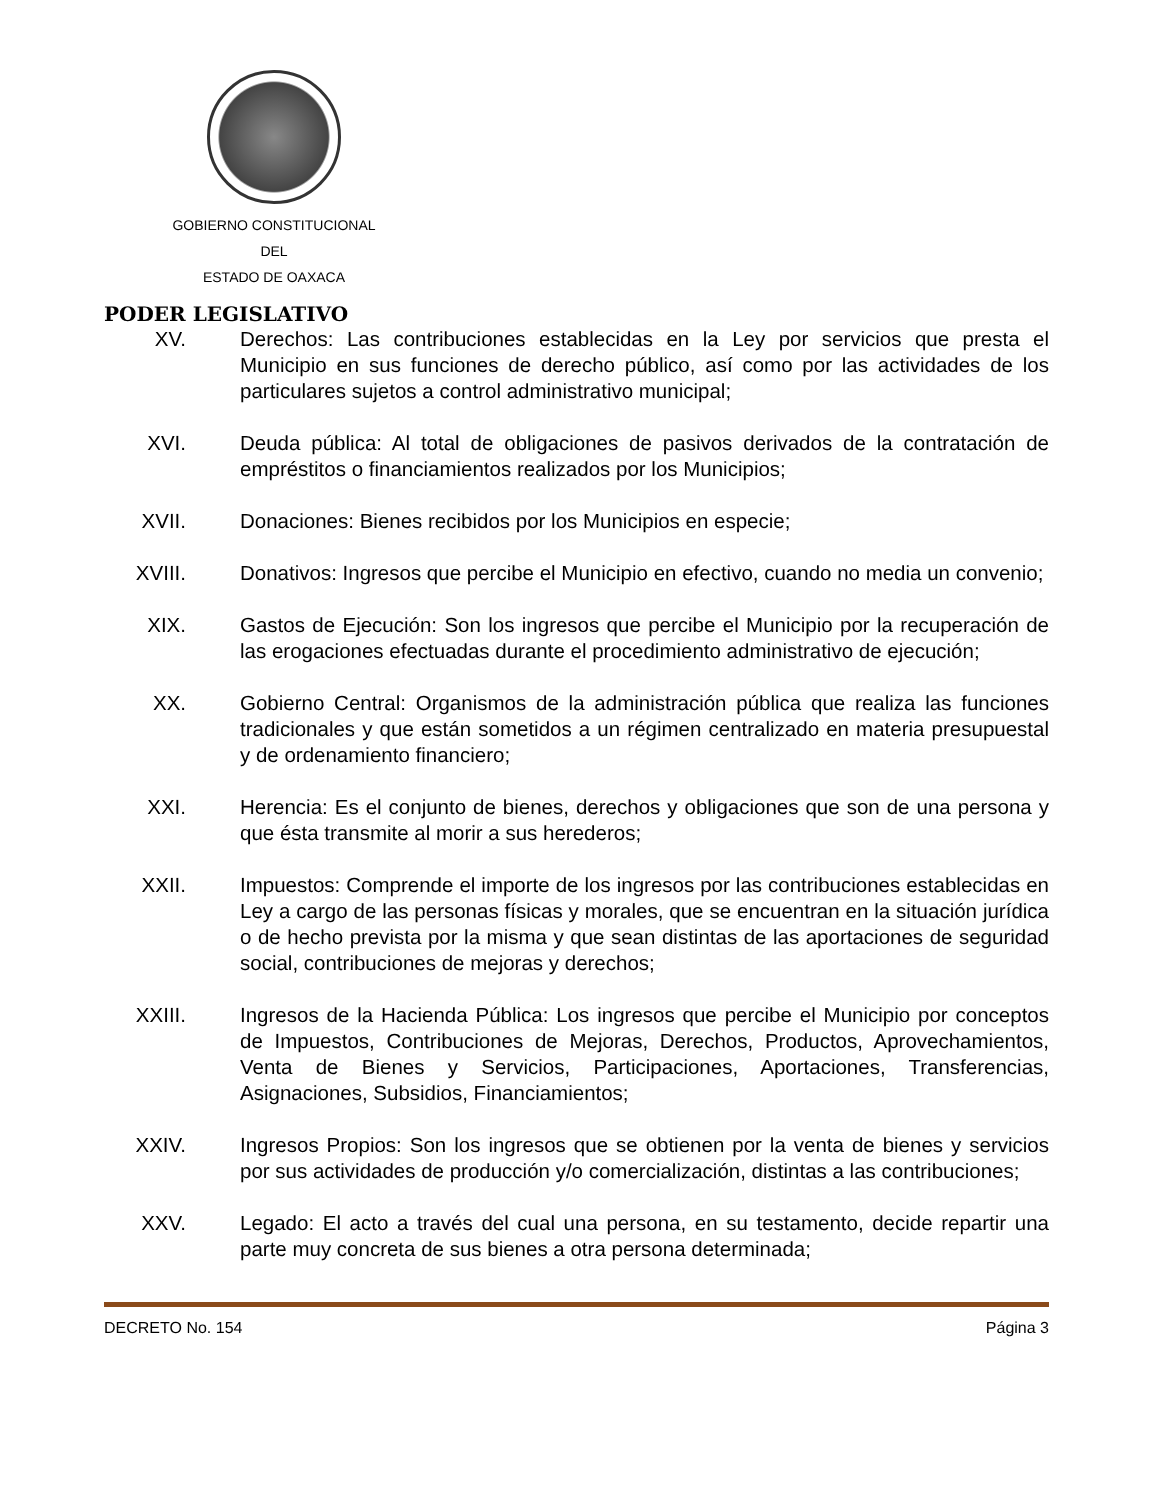GOBIERNO CONSTITUCIONAL
DEL
ESTADO DE OAXACA
PODER LEGISLATIVO
XV. Derechos: Las contribuciones establecidas en la Ley por servicios que presta el Municipio en sus funciones de derecho público, así como por las actividades de los particulares sujetos a control administrativo municipal;
XVI. Deuda pública: Al total de obligaciones de pasivos derivados de la contratación de empréstitos o financiamientos realizados por los Municipios;
XVII. Donaciones: Bienes recibidos por los Municipios en especie;
XVIII. Donativos: Ingresos que percibe el Municipio en efectivo, cuando no media un convenio;
XIX. Gastos de Ejecución: Son los ingresos que percibe el Municipio por la recuperación de las erogaciones efectuadas durante el procedimiento administrativo de ejecución;
XX. Gobierno Central: Organismos de la administración pública que realiza las funciones tradicionales y que están sometidos a un régimen centralizado en materia presupuestal y de ordenamiento financiero;
XXI. Herencia: Es el conjunto de bienes, derechos y obligaciones que son de una persona y que ésta transmite al morir a sus herederos;
XXII. Impuestos: Comprende el importe de los ingresos por las contribuciones establecidas en Ley a cargo de las personas físicas y morales, que se encuentran en la situación jurídica o de hecho prevista por la misma y que sean distintas de las aportaciones de seguridad social, contribuciones de mejoras y derechos;
XXIII. Ingresos de la Hacienda Pública: Los ingresos que percibe el Municipio por conceptos de Impuestos, Contribuciones de Mejoras, Derechos, Productos, Aprovechamientos, Venta de Bienes y Servicios, Participaciones, Aportaciones, Transferencias, Asignaciones, Subsidios, Financiamientos;
XXIV. Ingresos Propios: Son los ingresos que se obtienen por la venta de bienes y servicios por sus actividades de producción y/o comercialización, distintas a las contribuciones;
XXV. Legado: El acto a través del cual una persona, en su testamento, decide repartir una parte muy concreta de sus bienes a otra persona determinada;
DECRETO No. 154 Página 3